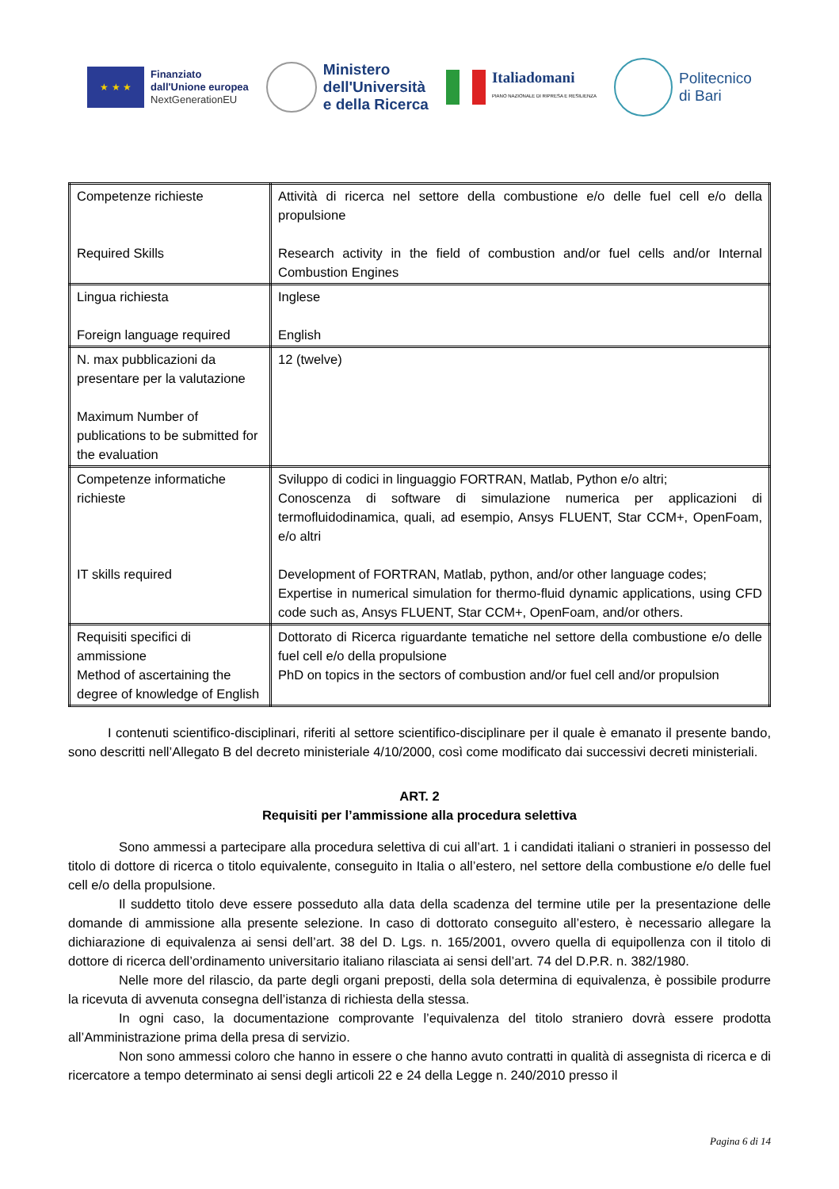★ ★ ★
Finanziato
dall'Unione europea
NextGenerationEU
Ministero
dell'Università
e della Ricerca
Italiadomani
PIANO NAZIONALE DI RIPRESA E RESILIENZA
Politecnico
di Bari
| Competenze richieste Required Skills | Attività di ricerca nel settore della combustione e/o delle fuel cell e/o della propulsione Research activity in the field of combustion and/or fuel cells and/or Internal Combustion Engines |
| Lingua richiesta Foreign language required | Inglese English |
| N. max pubblicazioni da presentare per la valutazione Maximum Number of publications to be submitted for the evaluation | 12 (twelve) |
| Competenze informatiche richieste IT skills required | Sviluppo di codici in linguaggio FORTRAN, Matlab, Python e/o altri; Conoscenza di software di simulazione numerica per applicazioni di termofluidodinamica, quali, ad esempio, Ansys FLUENT, Star CCM+, OpenFoam, e/o altri Development of FORTRAN, Matlab, python, and/or other language codes; Expertise in numerical simulation for thermo-fluid dynamic applications, using CFD code such as, Ansys FLUENT, Star CCM+, OpenFoam, and/or others. |
| Requisiti specifici di ammissione Method of ascertaining the degree of knowledge of English | Dottorato di Ricerca riguardante tematiche nel settore della combustione e/o delle fuel cell e/o della propulsione PhD on topics in the sectors of combustion and/or fuel cell and/or propulsion |
I contenuti scientifico-disciplinari, riferiti al settore scientifico-disciplinare per il quale è emanato il presente bando, sono descritti nell’Allegato B del decreto ministeriale 4/10/2000, così come modificato dai successivi decreti ministeriali.
ART. 2
Requisiti per l’ammissione alla procedura selettiva
Sono ammessi a partecipare alla procedura selettiva di cui all’art. 1 i candidati italiani o stranieri in possesso del titolo di dottore di ricerca o titolo equivalente, conseguito in Italia o all’estero, nel settore della combustione e/o delle fuel cell e/o della propulsione.
Il suddetto titolo deve essere posseduto alla data della scadenza del termine utile per la presentazione delle domande di ammissione alla presente selezione. In caso di dottorato conseguito all’estero, è necessario allegare la dichiarazione di equivalenza ai sensi dell’art. 38 del D. Lgs. n. 165/2001, ovvero quella di equipollenza con il titolo di dottore di ricerca dell’ordinamento universitario italiano rilasciata ai sensi dell’art. 74 del D.P.R. n. 382/1980.
Nelle more del rilascio, da parte degli organi preposti, della sola determina di equivalenza, è possibile produrre la ricevuta di avvenuta consegna dell’istanza di richiesta della stessa.
In ogni caso, la documentazione comprovante l’equivalenza del titolo straniero dovrà essere prodotta all’Amministrazione prima della presa di servizio.
Non sono ammessi coloro che hanno in essere o che hanno avuto contratti in qualità di assegnista di ricerca e di ricercatore a tempo determinato ai sensi degli articoli 22 e 24 della Legge n. 240/2010 presso il
Pagina 6 di 14